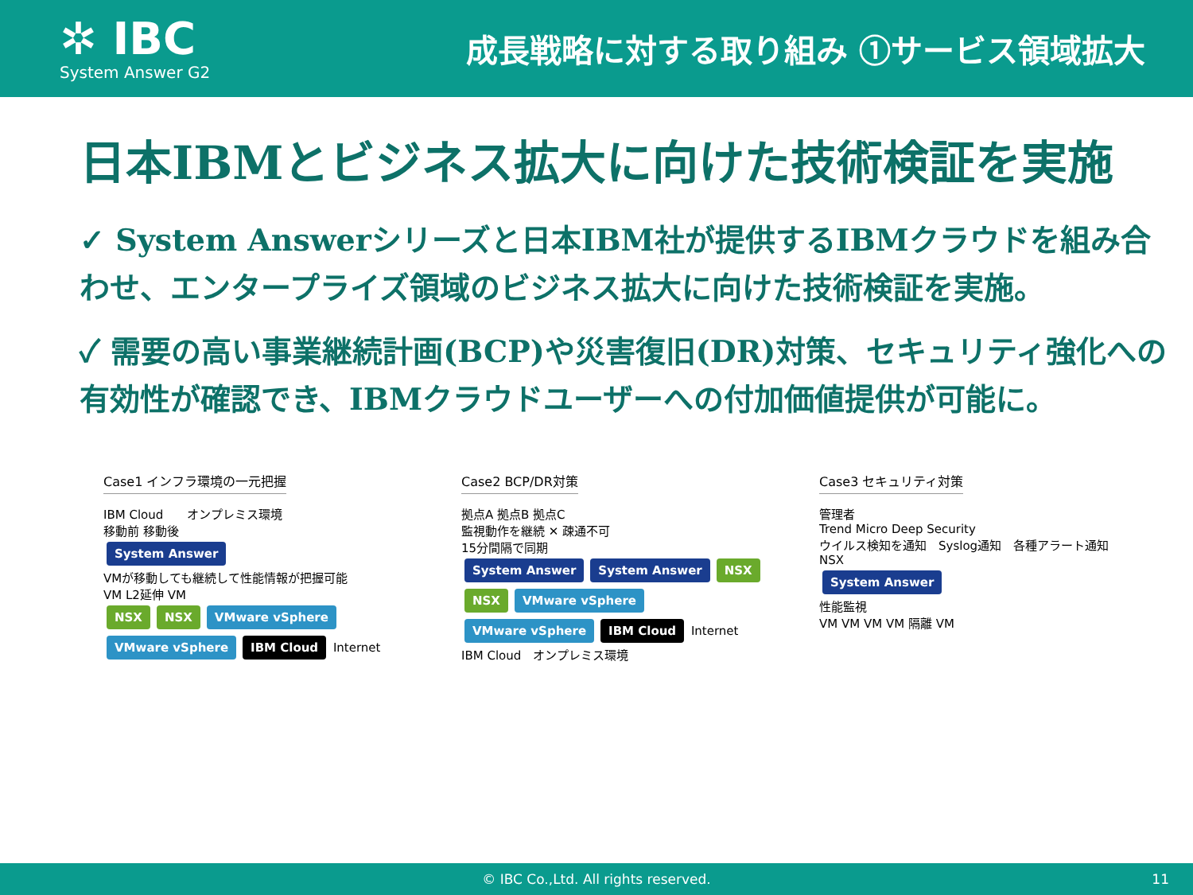✲ IBC
System Answer G2
成長戦略に対する取り組み ①サービス領域拡大
日本IBMとビジネス拡大に向けた技術検証を実施
✓ System Answerシリーズと日本IBM社が提供するIBMクラウドを組み合わせ、エンタープライズ領域のビジネス拡大に向けた技術検証を実施。
✓ 需要の高い事業継続計画(BCP)や災害復旧(DR)対策、セキュリティ強化への有効性が確認でき、IBMクラウドユーザーへの付加価値提供が可能に。
Case1 インフラ環境の一元把握
IBM Cloud　　オンプレミス環境
移動前 移動後
System Answer
VMが移動しても継続して性能情報が把握可能
VM L2延伸 VM
NSX NSX VMware vSphere VMware vSphere IBM Cloud
Internet
Case2 BCP/DR対策
拠点A 拠点B 拠点C
監視動作を継続 ✕ 疎通不可
15分間隔で同期
System Answer System Answer NSX NSX VMware vSphere VMware vSphere IBM Cloud
Internet
IBM Cloud　オンプレミス環境
Case3 セキュリティ対策
管理者
Trend Micro Deep Security
ウイルス検知を通知　Syslog通知　各種アラート通知
NSX
System Answer
性能監視
VM VM VM VM 隔離 VM
© IBC Co.,Ltd. All rights reserved. 11